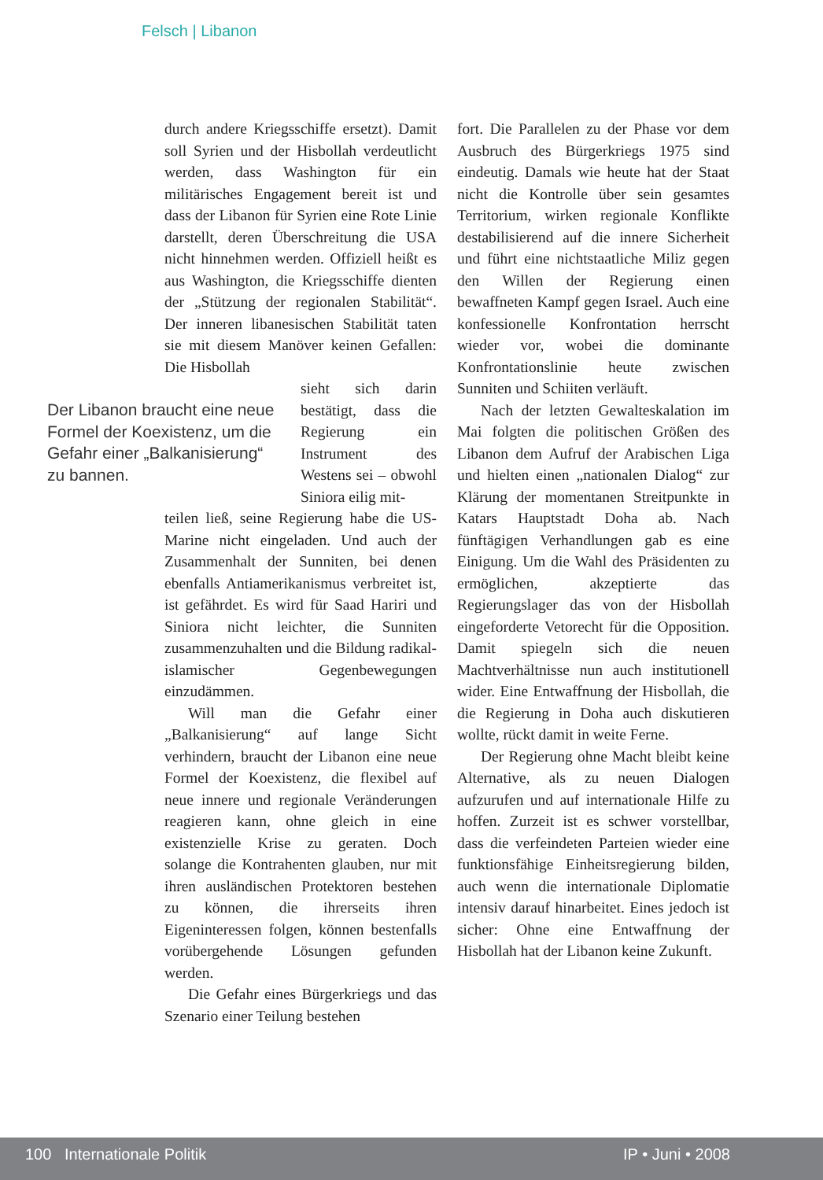Felsch | Libanon
durch andere Kriegsschiffe ersetzt). Damit soll Syrien und der Hisbollah verdeutlicht werden, dass Washington für ein militärisches Engagement bereit ist und dass der Libanon für Syrien eine Rote Linie darstellt, deren Überschreitung die USA nicht hinnehmen werden. Offiziell heißt es aus Washington, die Kriegsschiffe dienten der „Stützung der regionalen Stabilität“. Der inneren libanesischen Stabilität taten sie mit diesem Manöver keinen Gefallen: Die Hisbollah
Der Libanon braucht eine neue Formel der Koexistenz, um die Gefahr einer „Balkanisierung“ zu bannen.
sieht sich darin bestätigt, dass die Regierung ein Instrument des Westens sei – obwohl Siniora eilig mit-
teilen ließ, seine Regierung habe die US-Marine nicht eingeladen. Und auch der Zusammenhalt der Sunniten, bei denen ebenfalls Antiamerikanismus verbreitet ist, ist gefährdet. Es wird für Saad Hariri und Siniora nicht leichter, die Sunniten zusammenzuhalten und die Bildung radikal-islamischer Gegenbewegungen einzudämmen.
Will man die Gefahr einer „Balkanisierung“ auf lange Sicht verhindern, braucht der Libanon eine neue Formel der Koexistenz, die flexibel auf neue innere und regionale Veränderungen reagieren kann, ohne gleich in eine existenzielle Krise zu geraten. Doch solange die Kontrahenten glauben, nur mit ihren ausländischen Protektoren bestehen zu können, die ihrerseits ihren Eigeninteressen folgen, können bestenfalls vorübergehende Lösungen gefunden werden.
Die Gefahr eines Bürgerkriegs und das Szenario einer Teilung bestehen
fort. Die Parallelen zu der Phase vor dem Ausbruch des Bürgerkriegs 1975 sind eindeutig. Damals wie heute hat der Staat nicht die Kontrolle über sein gesamtes Territorium, wirken regionale Konflikte destabilisierend auf die innere Sicherheit und führt eine nichtstaatliche Miliz gegen den Willen der Regierung einen bewaffneten Kampf gegen Israel. Auch eine konfessionelle Konfrontation herrscht wieder vor, wobei die dominante Konfrontationslinie heute zwischen Sunniten und Schiiten verläuft.
Nach der letzten Gewalteskalation im Mai folgten die politischen Größen des Libanon dem Aufruf der Arabischen Liga und hielten einen „nationalen Dialog“ zur Klärung der momentanen Streitpunkte in Katars Hauptstadt Doha ab. Nach fünftägigen Verhandlungen gab es eine Einigung. Um die Wahl des Präsidenten zu ermöglichen, akzeptierte das Regierungslager das von der Hisbollah eingeforderte Vetorecht für die Opposition. Damit spiegeln sich die neuen Machtverhältnisse nun auch institutionell wider. Eine Entwaffnung der Hisbollah, die die Regierung in Doha auch diskutieren wollte, rückt damit in weite Ferne.
Der Regierung ohne Macht bleibt keine Alternative, als zu neuen Dialogen aufzurufen und auf internationale Hilfe zu hoffen. Zurzeit ist es schwer vorstellbar, dass die verfeindeten Parteien wieder eine funktionsfähige Einheitsregierung bilden, auch wenn die internationale Diplomatie intensiv darauf hinarbeitet. Eines jedoch ist sicher: Ohne eine Entwaffnung der Hisbollah hat der Libanon keine Zukunft.
100 Internationale Politik IP • Juni • 2008